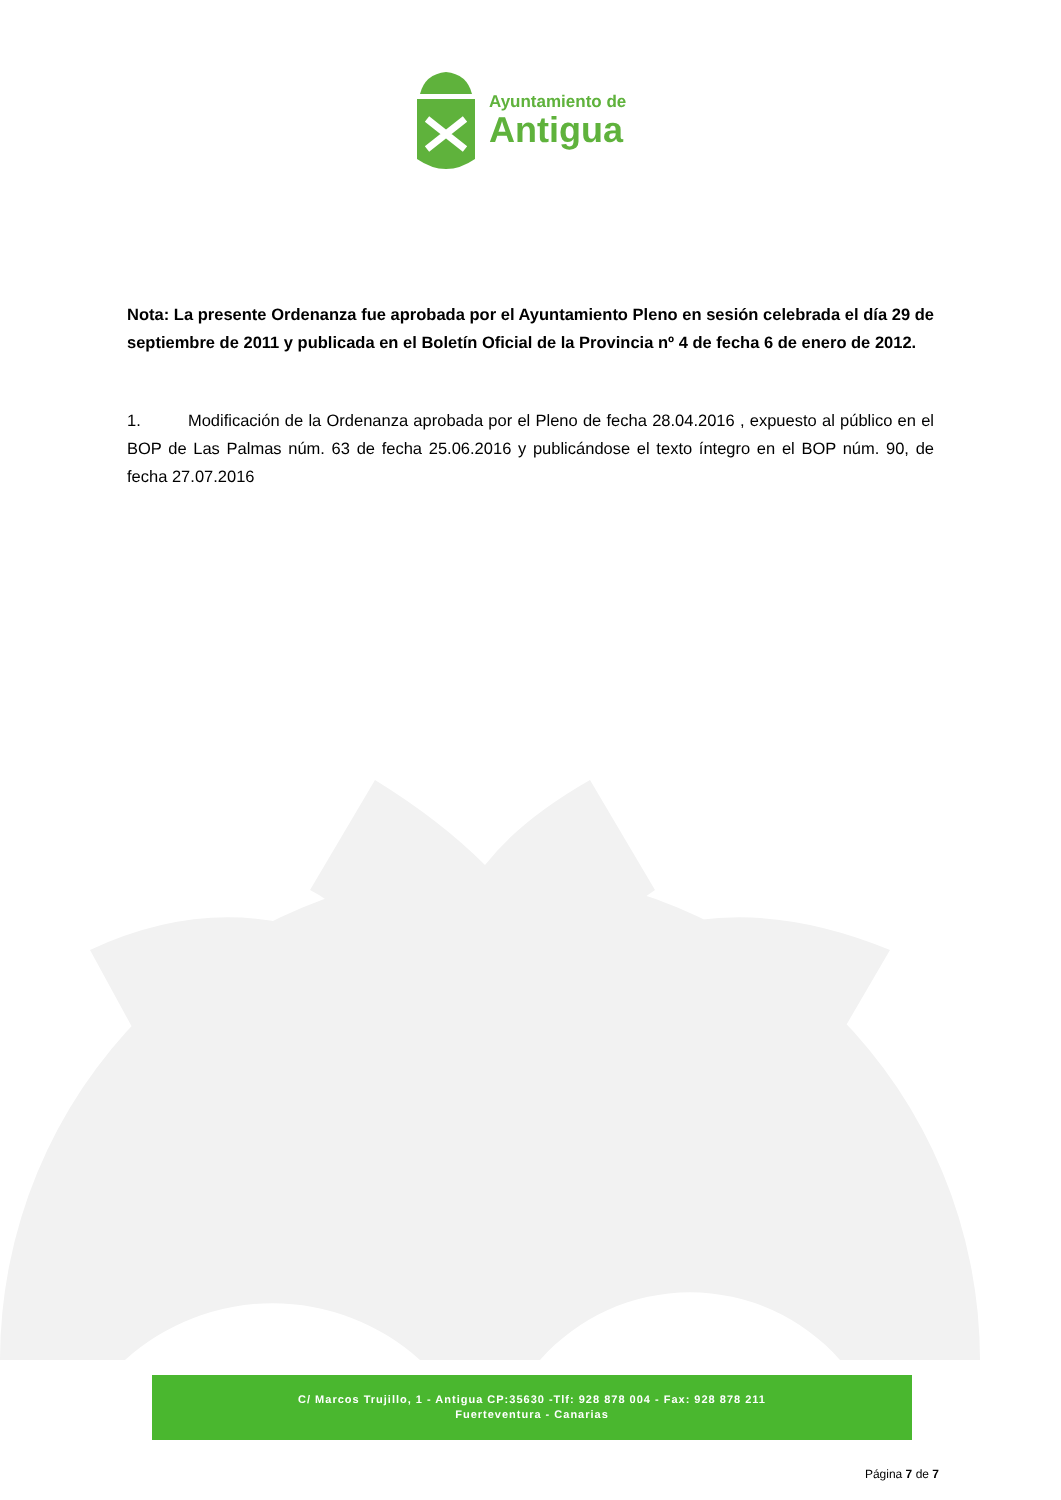Ayuntamiento de
Antigua
Nota: La presente Ordenanza fue aprobada por el Ayuntamiento Pleno en sesión celebrada el día 29 de septiembre de 2011 y publicada en el Boletín Oficial de la Provincia nº 4 de fecha 6 de enero de 2012.
1. Modificación de la Ordenanza aprobada por el Pleno de fecha 28.04.2016 , expuesto al público en el BOP de Las Palmas núm. 63 de fecha 25.06.2016 y publicándose el texto íntegro en el BOP núm. 90, de fecha 27.07.2016
C/ Marcos Trujillo, 1 - Antigua CP:35630 -Tlf: 928 878 004 - Fax: 928 878 211
Fuerteventura - Canarias
Página 7 de 7